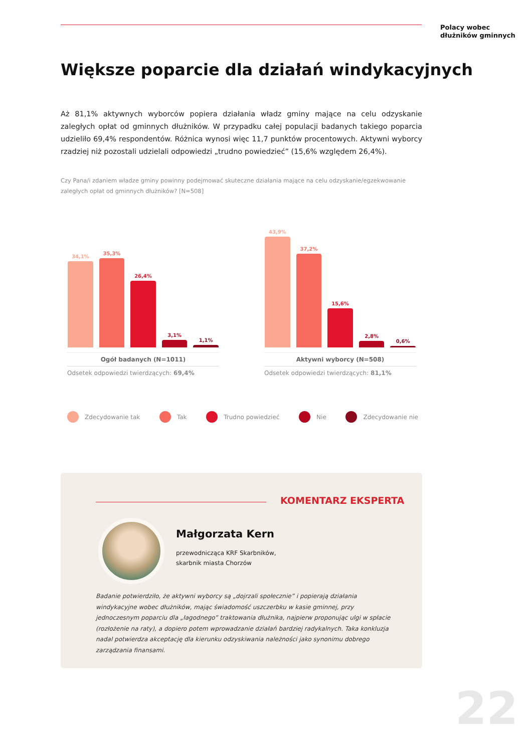Polacy wobec
dłużników gminnych
Większe poparcie dla działań windykacyjnych
Aż 81,1% aktywnych wyborców popiera działania władz gminy mające na celu odzyskanie zaległych opłat od gminnych dłużników. W przypadku całej populacji badanych takiego poparcia udzieliło 69,4% respondentów. Różnica wynosi więc 11,7 punktów procentowych. Aktywni wyborcy rzadziej niż pozostali udzielali odpowiedzi „trudno powiedzieć” (15,6% względem 26,4%).
Czy Pana/i zdaniem władze gminy powinny podejmować skuteczne działania mające na celu odzyskanie/egzekwowanie zaległych opłat od gminnych dłużników? [N=508]
34,1%
35,3%
26,4%
3,1%
1,1%
Ogół badanych (N=1011)
Odsetek odpowiedzi twierdzących: 69,4%
43,9%
37,2%
15,6%
2,8%
0,6%
Aktywni wyborcy (N=508)
Odsetek odpowiedzi twierdzących: 81,1%
Zdecydowanie tak Tak Trudno powiedzieć Nie Zdecydowanie nie
KOMENTARZ EKSPERTA
Małgorzata Kern
przewodnicząca KRF Skarbników,
skarbnik miasta Chorzów
Badanie potwierdziło, że aktywni wyborcy są „dojrzali społecznie” i popierają działania windykacyjne wobec dłużników, mając świadomość uszczerbku w kasie gminnej, przy jednoczesnym poparciu dla „łagodnego” traktowania dłużnika, najpierw proponując ulgi w spłacie (rozłożenie na raty), a dopiero potem wprowadzanie działań bardziej radykalnych. Taka konkluzja nadal potwierdza akceptację dla kierunku odzyskiwania należności jako synonimu dobrego zarządzania finansami.
22